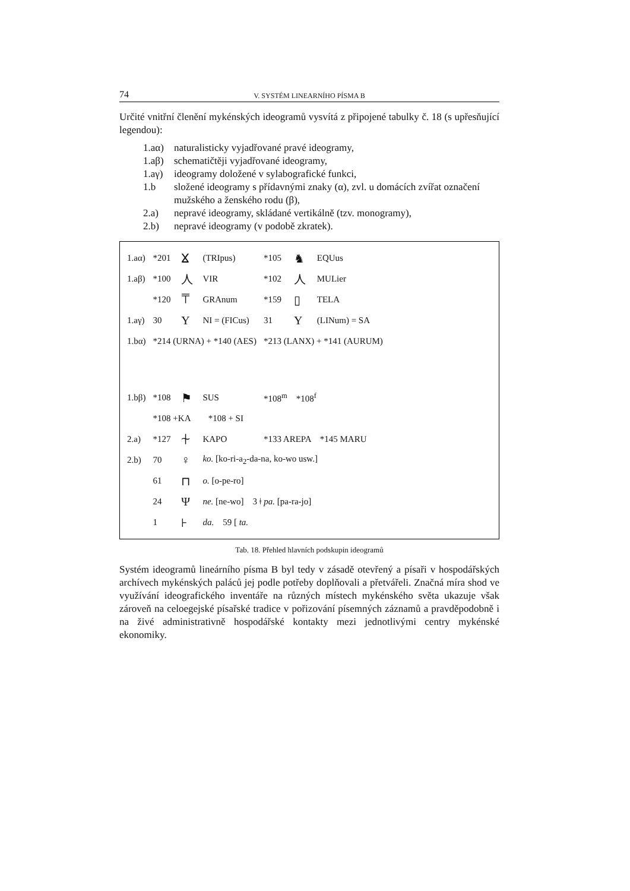74 V. SYSTÉM LINEARNÍHO PÍSMA B
Určité vnitřní členění mykénských ideogramů vysvítá z připojené tabulky č. 18 (s upřesňující legendou):
1.aα) naturalisticky vyjadřované pravé ideogramy,
1.aβ) schematičtěji vyjadřované ideogramy,
1.aγ) ideogramy doložené v sylabografické funkci,
1.b složené ideogramy s přídavnými znaky (α), zvl. u domácích zvířat označení mužského a ženského rodu (β),
2.a) nepravé ideogramy, skládané vertikálně (tzv. monogramy),
2.b) nepravé ideogramy (v podobě zkratek).
| 1.aα) | *201 | ⴴ | (TRIpus) | *105 | ♞ | EQUus |
| 1.aβ) | *100 | ⼈ | VIR | *102 | ⼈ | MULier |
| | *120 | ⍑ | GRAnum | *159 | ▯ | TELA |
| 1.aγ) | 30 | Y | NI = (FICus) | 31 | Y | (LINum) = SA |
| 1.bα) | *214 (URNA) + *140 (AES) | | | *213 (LANX) + *141 (AURUM) | | |
| 1.bβ) | *108 | ⚑ | SUS | *108<sup>m</sup> *108<sup>f</sup> | | |
| | *108 +KA *108 + SI | | | | | |
| 2.a) | *127 | ⍭ | KAPO | *133 AREPA *145 MARU | | |
| 2.b) | 70 | ♀ | ko. [ko-ri-a<sub>2</sub>-da-na, ko-wo usw.] | | | |
| | 61 | ⊓ | o. [o-pe-ro] | | | |
| | 24 | Ψ | ne. [ne-wo] 3 ǂ pa. [pa-ra-jo] | | | |
| | 1 | ⊦ | da. 59 [ ta. | | | |
Tab. 18. Přehled hlavních podskupin ideogramů
Systém ideogramů lineárního písma B byl tedy v zásadě otevřený a písaři v hospodářských archívech mykénských paláců jej podle potřeby doplňovali a přetvářeli. Značná míra shod ve využívání ideografického inventáře na různých místech mykénského světa ukazuje však zároveň na celoegejské písařské tradice v pořizování písemných záznamů a pravděpodobně i na živé administrativně hospodářské kontakty mezi jednotlivými centry mykénské ekonomiky.